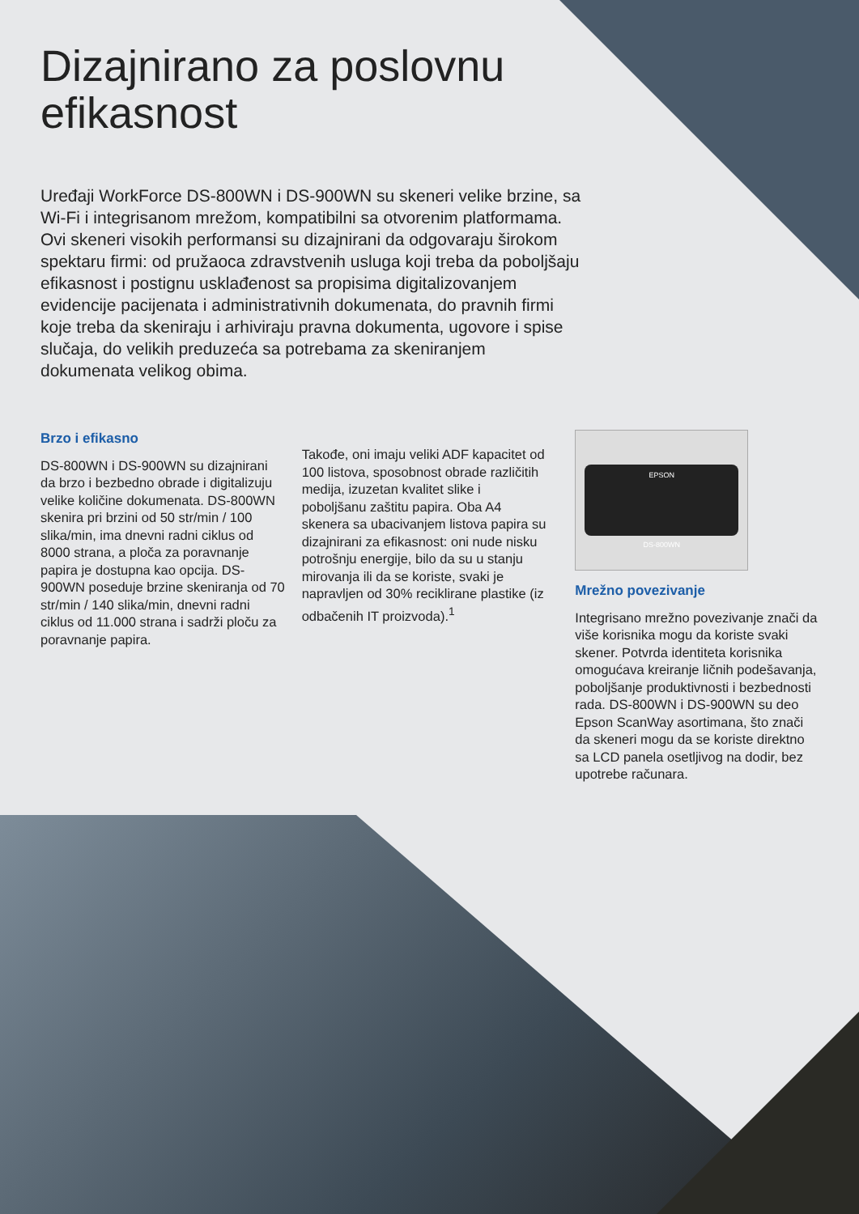Dizajnirano za poslovnu
efikasnost
Uređaji WorkForce DS-800WN i DS-900WN su skeneri velike brzine, sa Wi-Fi i integrisanom mrežom, kompatibilni sa otvorenim platformama. Ovi skeneri visokih performansi su dizajnirani da odgovaraju širokom spektaru firmi: od pružaoca zdravstvenih usluga koji treba da poboljšaju efikasnost i postignu usklađenost sa propisima digitalizovanjem evidencije pacijenata i administrativnih dokumenata, do pravnih firmi koje treba da skeniraju i arhiviraju pravna dokumenta, ugovore i spise slučaja, do velikih preduzeća sa potrebama za skeniranjem dokumenata velikog obima.
Brzo i efikasno
DS-800WN i DS-900WN su dizajnirani da brzo i bezbedno obrade i digitalizuju velike količine dokumenata. DS-800WN skenira pri brzini od 50 str/min / 100 slika/min, ima dnevni radni ciklus od 8000 strana, a ploča za poravnanje papira je dostupna kao opcija. DS-900WN poseduje brzine skeniranja od 70 str/min / 140 slika/min, dnevni radni ciklus od 11.000 strana i sadrži ploču za poravnanje papira.
Takođe, oni imaju veliki ADF kapacitet od 100 listova, sposobnost obrade različitih medija, izuzetan kvalitet slike i poboljšanu zaštitu papira. Oba A4 skenera sa ubacivanjem listova papira su dizajnirani za efikasnost: oni nude nisku potrošnju energije, bilo da su u stanju mirovanja ili da se koriste, svaki je napravljen od 30% reciklirane plastike (iz odbačenih IT proizvoda).<sup>1</sup>
EPSON
DS-800WN
Mrežno povezivanje
Integrisano mrežno povezivanje znači da više korisnika mogu da koriste svaki skener. Potvrda identiteta korisnika omogućava kreiranje ličnih podešavanja, poboljšanje produktivnosti i bezbednosti rada. DS-800WN i DS-900WN su deo Epson ScanWay asortimana, što znači da skeneri mogu da se koriste direktno sa LCD panela osetljivog na dodir, bez upotrebe računara.